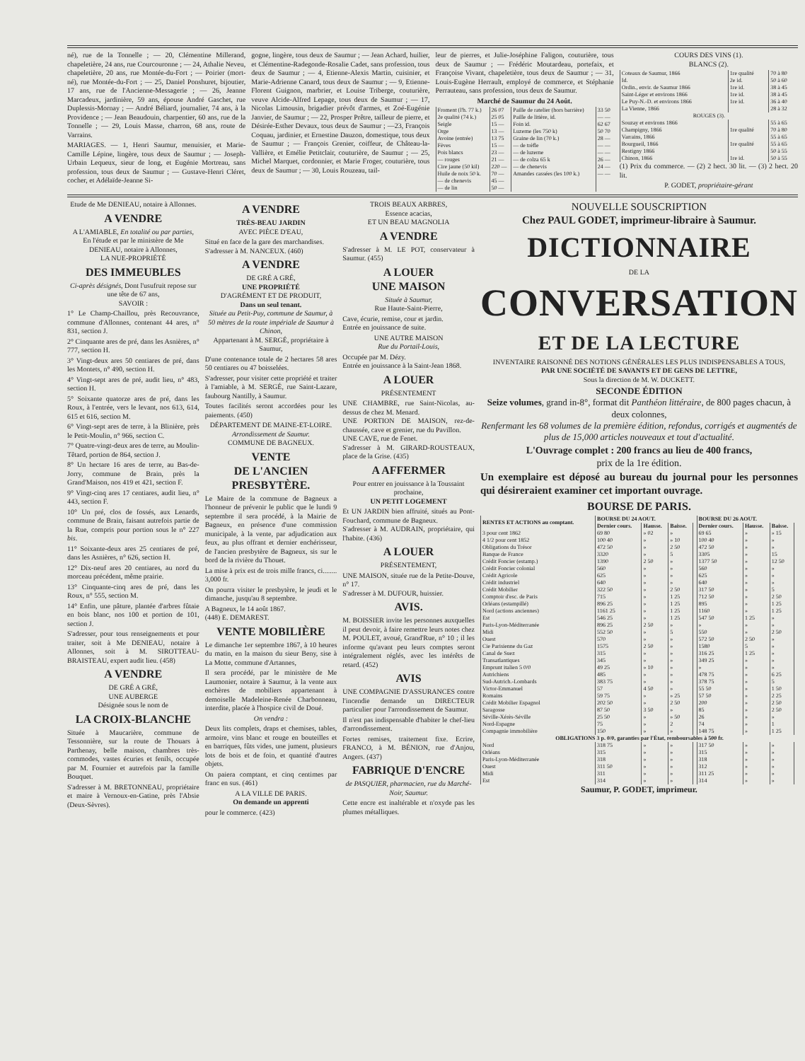né), rue de la Tonnelle ; — 20, Clémentine Millerand, chapeletière, 24 ans, rue Courcouronne ; — 24, Athalie Neveu, chapeletière, 20 ans, rue Montée-du-Fort ; — Poirier (mort-né), rue Montée-du-Fort ; — 25, Daniel Ponshuret, bijoutier, 17 ans, rue de l'Ancienne-Messagerie ; — 26, Jeanne Marcadeux, jardinière, 59 ans, épouse André Gaschet, rue Duplessis-Mornay ; — André Béliard, journalier, 74 ans, à la Providence ; — Jean Beaudouin, charpentier, 60 ans, rue de la Tonnelle ; — 29, Louis Masse, charron, 68 ans, route de Varrains.
MARIAGES. — 1, Henri Saumur, menuisier, et Marie-Camille Lépine, lingère, tous deux de Saumur ; — Joseph-Urbain Lequeux, sieur de long, et Eugénie Mortreau, sans profession, tous deux de Saumur ; — Gustave-Henri Cléret, cocher, et Adélaïde-Jeanne Si-
gogne, lingère, tous deux de Saumur ; — Jean Achard, huilier, et Clémentine-Radegonde-Rosalie Cadet, sans profession, tous deux de Saumur ; — 4, Etienne-Alexis Martin, cuisinier, et Marie-Adrienne Canard, tous deux de Saumur ; — 9, Etienne-Florent Guignon, marbrier, et Louise Triberge, couturière, veuve Alcide-Alfred Lepage, tous deux de Saumur ; — 17, Nicolas Limousin, brigadier prévôt d'armes, et Zoé-Eugénie Janvier, de Saumur ; — 22, Prosper Prêtre, tailleur de pierre, et Désirée-Esther Devaux, tous deux de Saumur ; —23, François Coquau, jardinier, et Ernestine Dauzon, domestique, tous deux de Saumur ; — François Grenier, coiffeur, de Château-la-Vallière, et Emélie Petitclair, couturière, de Saumur ; — 25, Michel Marquet, cordonnier, et Marie Froger, couturière, tous deux de Saumur ; — 30, Louis Rouzeau, tail-
leur de pierres, et Julie-Joséphine Faligon, couturière, tous deux de Saumur ; — Frédéric Moutardeau, portefaix, et Françoise Vivant, chapeletière, tous deux de Saumur ; — 31, Louis-Eugène Herrault, employé de commerce, et Stéphanie Perrauteau, sans profession, tous deux de Saumur.
Marché de Saumur du 24 Août.
| Froment (l'h. 77 k.) | 26 07 | Paille de ratelier (hors barrière) | 33 50 |
| 2e qualité (74 k.) | 25 05 | Paille de litière, id. | — — |
| Seigle | 15 — | Foin id. | 62 67 |
| Orge | 13 — | Luzerne (les 750 k) | 50 70 |
| Avoine (entrée) | 13 75 | Graine de lin (70 k.) | 28 — |
| Fèves | 15 — | — de trèfle | — — |
| Pois blancs | 23 — | — de luzerne | — — |
| — rouges | 21 — | — de colza 65 k | 26 — |
| Cire jaune (50 kil) | 220 — | — de chenevis | 24 — |
| Huile de noix 50 k. | 70 — | Amandes cassées (les 100 k.) | — — |
| — de chenevis | 45 — | | |
| — de lin | 50 — | | |
COURS DES VINS (1).
BLANCS (2).
| Coteaux de Saumur, 1866 | 1re qualité | 70 à 80 |
| Id. | 2e id. | 50 à 60 |
| Ordin., envir. de Saumur 1866 | 1re id. | 38 à 45 |
| Saint-Léger et environs 1866 | 1re id. | 38 à 45 |
| Le Puy-N.-D. et environs 1866 | 1re id. | 36 à 40 |
| La Vienne, 1866 | | 28 à 32 |
| ROUGES (3). | | |
| Souzay et environs 1866 | | 55 à 65 |
| Champigny, 1866 | 1re qualité | 70 à 80 |
| Varrains, 1866 | | 55 à 65 |
| Bourgueil, 1866 | 1re qualité | 55 à 65 |
| Restigny 1866 | | 50 à 55 |
| Chinon, 1866 | 1re id. | 50 à 55 |
(1) Prix du commerce. — (2) 2 hect. 30 lit. — (3) 2 hect. 20 lit.
P. GODET, propriétaire-gérant
Etude de Me DENIEAU, notaire à Allonnes.
A VENDRE
A L'AMIABLE, En totalité ou par parties,
En l'étude et par le ministère de Me DENIEAU, notaire à Allonnes,
LA NUE-PROPRIÉTÉ
DES IMMEUBLES
Ci-après désignés, Dont l'usufruit repose sur une tête de 67 ans,
SAVOIR :
1° Le Champ-Chaillou, près Recouvrance, commune d'Allonnes, contenant 44 ares, n° 831, section J.
2° Cinquante ares de pré, dans les Asnières, n° 777, section H.
3° Vingt-deux ares 50 centiares de pré, dans les Montets, n° 490, section H.
4° Vingt-sept ares de pré, audit lieu, n° 483, section H.
5° Soixante quatorze ares de pré, dans les Roux, à l'entrée, vers le levant, nos 613, 614, 615 et 616, section M.
6° Vingt-sept ares de terre, à la Blinière, près le Petit-Moulin, n° 966, section C.
7° Quatre-vingt-deux ares de terre, au Moulin-Têtard, portion de 864, section J.
8° Un hectare 16 ares de terre, au Bas-de-Jorry, commune de Brain, près la Grand'Maison, nos 419 et 421, section F.
9° Vingt-cinq ares 17 centiares, audit lieu, n° 443, section F.
10° Un pré, clos de fossés, aux Lenards, commune de Brain, faisant autrefois partie de la Rue, compris pour portion sous le n° 227 bis.
11° Soixante-deux ares 25 centiares de pré, dans les Asnières, n° 626, section H.
12° Dix-neuf ares 20 centiares, au nord du morceau précédent, même prairie.
13° Cinquante-cinq ares de pré, dans les Roux, n° 555, section M.
14° Enfin, une pâture, plantée d'arbres fûtaie en bois blanc, nos 100 et portion de 101, section J.
S'adresser, pour tous renseignements et pour traiter, soit à Me DENIEAU, notaire à Allonnes, soit à M. SIROTTEAU-BRAISTEAU, expert audit lieu. (458)
A VENDRE
DE GRÉ A GRÉ,
UNE AUBERGE
Désignée sous le nom de
LA CROIX-BLANCHE
Située à Maucarière, commune de Tessonnière, sur la route de Thouars à Parthenay, belle maison, chambres très-commodes, vastes écuries et fenils, occupée par M. Fournier et autrefois par la famille Bouquet.
S'adresser à M. BRETONNEAU, propriétaire et maire à Vernoux-en-Gatine, près l'Absie (Deux-Sèvres).
A VENDRE
TRÈS-BEAU JARDIN
AVEC PIÈCE D'EAU,
Situé en face de la gare des marchandises.
S'adresser à M. NANCEUX. (460)
A VENDRE
DE GRÉ A GRÉ,
UNE PROPRIÉTÉ
D'AGRÉMENT ET DE PRODUIT,
Dans un seul tenant.
Située au Petit-Puy, commune de Saumur, à 50 mètres de la route impériale de Saumur à Chinon,
Appartenant à M. SERGÉ, propriétaire à Saumur,
D'une contenance totale de 2 hectares 58 ares 50 centiares ou 47 boisselées.
S'adresser, pour visiter cette propriété et traiter à l'amiable, à M. SERGÉ, rue Saint-Lazare, faubourg Nantilly, à Saumur.
Toutes facilités seront accordées pour les paiements. (450)
DÉPARTEMENT DE MAINE-ET-LOIRE.
Arrondissement de Saumur.
COMMUNE DE BAGNEUX.
VENTE
DE L'ANCIEN PRESBYTÈRE.
Le Maire de la commune de Bagneux a l'honneur de prévenir le public que le lundi 9 septembre il sera procédé, à la Mairie de Bagneux, en présence d'une commission municipale, à la vente, par adjudication aux feux, au plus offrant et dernier enchérisseur, de l'ancien presbytère de Bagneux, sis sur le bord de la rivière du Thouet.
La mise à prix est de trois mille francs, ci........ 3,000 fr.
On pourra visiter le presbytère, le jeudi et le dimanche, jusqu'au 8 septembre.
A Bagneux, le 14 août 1867.
(448) E. DEMAREST.
VENTE MOBILIÈRE
Le dimanche 1er septembre 1867, à 10 heures du matin, en la maison du sieur Beny, sise à La Motte, commune d'Artannes,
Il sera procédé, par le ministère de Me Laumonier, notaire à Saumur, à la vente aux enchères de mobiliers appartenant à demoiselle Madeleine-Renée Charbonneau, interdite, placée à l'hospice civil de Doué.
On vendra :
Deux lits complets, draps et chemises, tables, armoire, vins blanc et rouge en bouteilles et en barriques, fûts vides, une jument, plusieurs lots de bois et de foin, et quantité d'autres objets.
On paiera comptant, et cinq centimes par franc en sus. (461)
A LA VILLE DE PARIS.
On demande un apprenti
pour le commerce. (423)
TROIS BEAUX ARBRES,
Essence acacias,
ET UN BEAU MAGNOLIA
A VENDRE
S'adresser à M. LE POT, conservateur à Saumur. (455)
A LOUER
UNE MAISON
Située à Saumur,
Rue Haute-Saint-Pierre,
Cave, écurie, remise, cour et jardin.
Entrée en jouissance de suite.
UNE AUTRE MAISON
Rue du Portail-Louis,
Occupée par M. Dézy.
Entrée en jouissance à la Saint-Jean 1868.
A LOUER
PRÉSENTEMENT
UNE CHAMBRE, rue Saint-Nicolas, au-dessus de chez M. Menard.
UNE PORTION DE MAISON, rez-de-chaussée, cave et grenier, rue du Pavillon.
UNE CAVE, rue de Fenet.
S'adresser à M. GIRARD-ROUSTEAUX, place de la Grise. (435)
A AFFERMER
Pour entrer en jouissance à la Toussaint prochaine,
UN PETIT LOGEMENT
Et UN JARDIN bien affruité, situés au Pont-Fouchard, commune de Bagneux.
S'adresser à M. AUDRAIN, propriétaire, qui l'habite. (436)
A LOUER
PRÉSENTEMENT,
UNE MAISON, située rue de la Petite-Douve, n° 17.
S'adresser à M. DUFOUR, huissier.
AVIS.
M. BOISSIER invite les personnes auxquelles il peut devoir, à faire remettre leurs notes chez M. POULET, avoué, Grand'Rue, n° 10 ; il les informe qu'avant peu leurs comptes seront intégralement réglés, avec les intérêts de retard. (452)
AVIS
UNE COMPAGNIE D'ASSURANCES contre l'incendie demande un DIRECTEUR particulier pour l'arrondissement de Saumur.
Il n'est pas indispensable d'habiter le chef-lieu d'arrondissement.
Fortes remises, traitement fixe. Ecrire, FRANCO, à M. BÉNION, rue d'Anjou, Angers. (437)
FABRIQUE D'ENCRE
de PASQUIER, pharmacien, rue du Marché-Noir, Saumur.
Cette encre est inaltérable et n'oxyde pas les plumes métalliques.
NOUVELLE SOUSCRIPTION
Chez PAUL GODET, imprimeur-libraire à Saumur.
DICTIONNAIRE
DE LA
CONVERSATION
ET DE LA LECTURE
INVENTAIRE RAISONNÉ DES NOTIONS GÉNÉRALES LES PLUS INDISPENSABLES A TOUS,
PAR UNE SOCIÉTÉ DE SAVANTS ET DE GENS DE LETTRE,
Sous la direction de M. W. DUCKETT.
SECONDE ÉDITION
Seize volumes, grand in-8°, format dit Panthéon littéraire, de 800 pages chacun, à deux colonnes,
Renfermant les 68 volumes de la première édition, refondus, corrigés et augmentés de plus de 15,000 articles nouveaux et tout d'actualité.
L'Ouvrage complet : 200 francs au lieu de 400 francs,
prix de la 1re édition.
Un exemplaire est déposé au bureau du journal pour les personnes qui désireraient examiner cet important ouvrage.
BOURSE DE PARIS.
| RENTES ET ACTIONS au comptant. | BOURSE DU 24 AOUT. | | | | BOURSE DU 26 AOUT. | | | |
| --- | --- | --- | --- | --- | --- | --- | --- | --- |
| | Dernier cours. | Hausse. | Baisse. | | Dernier cours. | Hausse. | Baisse. | |
| 3 pour cent 1862 | 69 80 | » 02 | » | | 69 65 | » | » 15 | |
| 4 1/2 pour cent 1852 | 100 40 | » | » 10 | | 100 40 | » | » | |
| Obligations du Trésor | 472 50 | » | 2 50 | | 472 50 | » | » | |
| Banque de France | 3320 | » | 5 | | 3305 | » | 15 | |
| Crédit Foncier (estamp.) | 1390 | 2 50 | » | | 1377 50 | » | 12 50 | |
| Crédit Foncier colonial | 560 | » | » | | 560 | » | » | |
| Crédit Agricole | 625 | » | » | | 625 | » | » | |
| Crédit industriel | 640 | » | » | | 640 | » | » | |
| Crédit Mobilier | 322 50 | » | 2 50 | | 317 50 | » | 5 | |
| Comptoir d'esc. de Paris | 715 | » | 1 25 | | 712 50 | » | 2 50 | |
| Orléans (estampillé) | 896 25 | » | 1 25 | | 895 | » | 1 25 | |
| Nord (actions anciennes) | 1161 25 | » | 1 25 | | 1160 | » | 1 25 | |
| Est | 546 25 | » | 1 25 | | 547 50 | 1 25 | » | |
| Paris-Lyon-Méditerranée | 896 25 | 2 50 | » | | » | » | » | |
| Midi | 552 50 | » | 5 | | 550 | » | 2 50 | |
| Ouest | 570 | » | » | | 572 50 | 2 50 | » | |
| Cie Parisienne du Gaz | 1575 | 2 50 | » | | 1580 | 5 | » | |
| Canal de Suez | 315 | » | » | | 316 25 | 1 25 | » | |
| Transatlantiques | 345 | » | » | | 349 25 | » | » | |
| Emprunt italien 5 0/0 | 49 25 | » 10 | » | | » | » | » | |
| Autrichiens | 485 | » | » | | 478 75 | » | 6 25 | |
| Sud-Autrich.-Lombards | 383 75 | » | » | | 378 75 | » | 5 | |
| Victor-Emmanuel | 57 | 4 50 | » | | 55 50 | » | 1 50 | |
| Romains | 59 75 | » | » 25 | | 57 50 | » | 2 25 | |
| Crédit Mobilier Espagnol | 202 50 | » | 2 50 | | 200 | » | 2 50 | |
| Saragosse | 87 50 | 3 50 | » | | 85 | » | 2 50 | |
| Séville-Xérès-Séville | 25 50 | » | » 50 | | 26 | » | » | |
| Nord-Espagne | 75 | » | 2 | | 74 | » | 1 | |
| Compagnie immobilière | 150 | » | » | | 148 75 | » | 1 25 | |
| OBLIGATIONS 3 p. 0/0, garanties par l'État, remboursables à 500 fr. | | | | | | | | |
| Nord | 318 75 | » | » | | 317 50 | » | » | |
| Orléans | 315 | » | » | | 315 | » | » | |
| Paris-Lyon-Méditerranée | 318 | » | » | | 318 | » | » | |
| Ouest | 311 50 | » | » | | 312 | » | » | |
| Midi | 311 | » | » | | 311 25 | » | » | |
| Est | 314 | » | » | | 314 | » | » | |
Saumur, P. GODET, imprimeur.